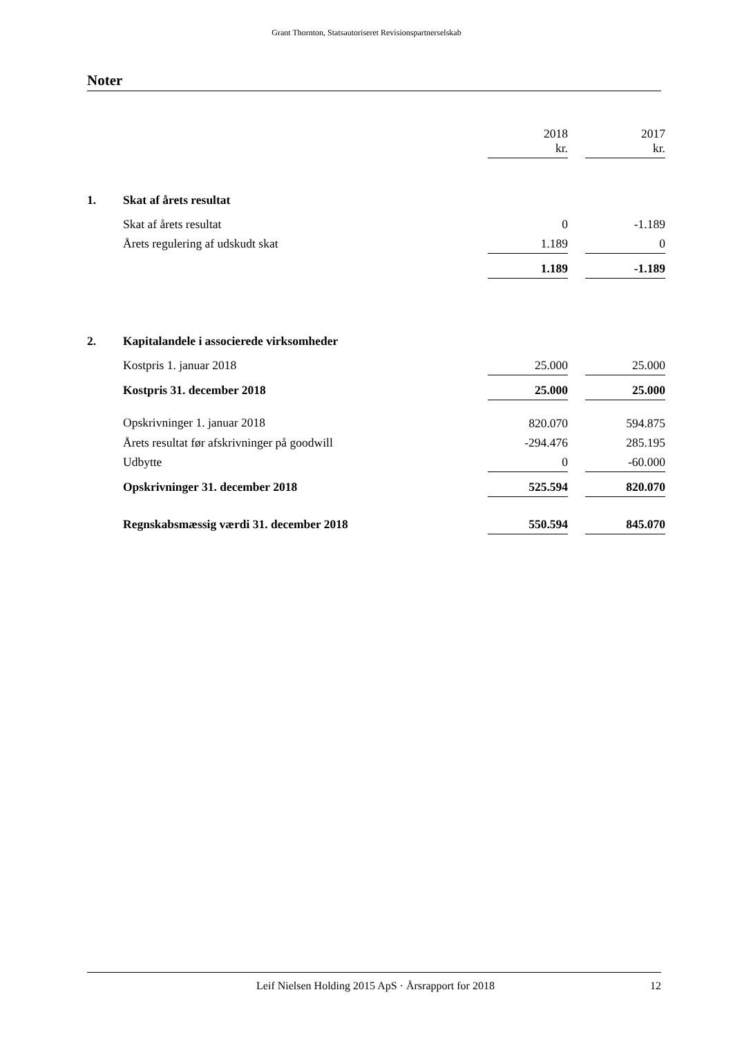Grant Thornton, Statsautoriseret Revisionspartnerselskab
Noter
| | | 2018 kr. | | 2017 kr. |
| 1. | Skat af årets resultat | | | |
| | Skat af årets resultat | 0 | | -1.189 |
| | Årets regulering af udskudt skat | 1.189 | | 0 |
| | | 1.189 | | -1.189 |
| 2. | Kapitalandele i associerede virksomheder | | | |
| | Kostpris 1. januar 2018 | 25.000 | | 25.000 |
| | Kostpris 31. december 2018 | 25.000 | | 25.000 |
| | Opskrivninger 1. januar 2018 | 820.070 | | 594.875 |
| | Årets resultat før afskrivninger på goodwill | -294.476 | | 285.195 |
| | Udbytte | 0 | | -60.000 |
| | Opskrivninger 31. december 2018 | 525.594 | | 820.070 |
| | Regnskabsmæssig værdi 31. december 2018 | 550.594 | | 845.070 |
Leif Nielsen Holding 2015 ApS · Årsrapport for 2018 12